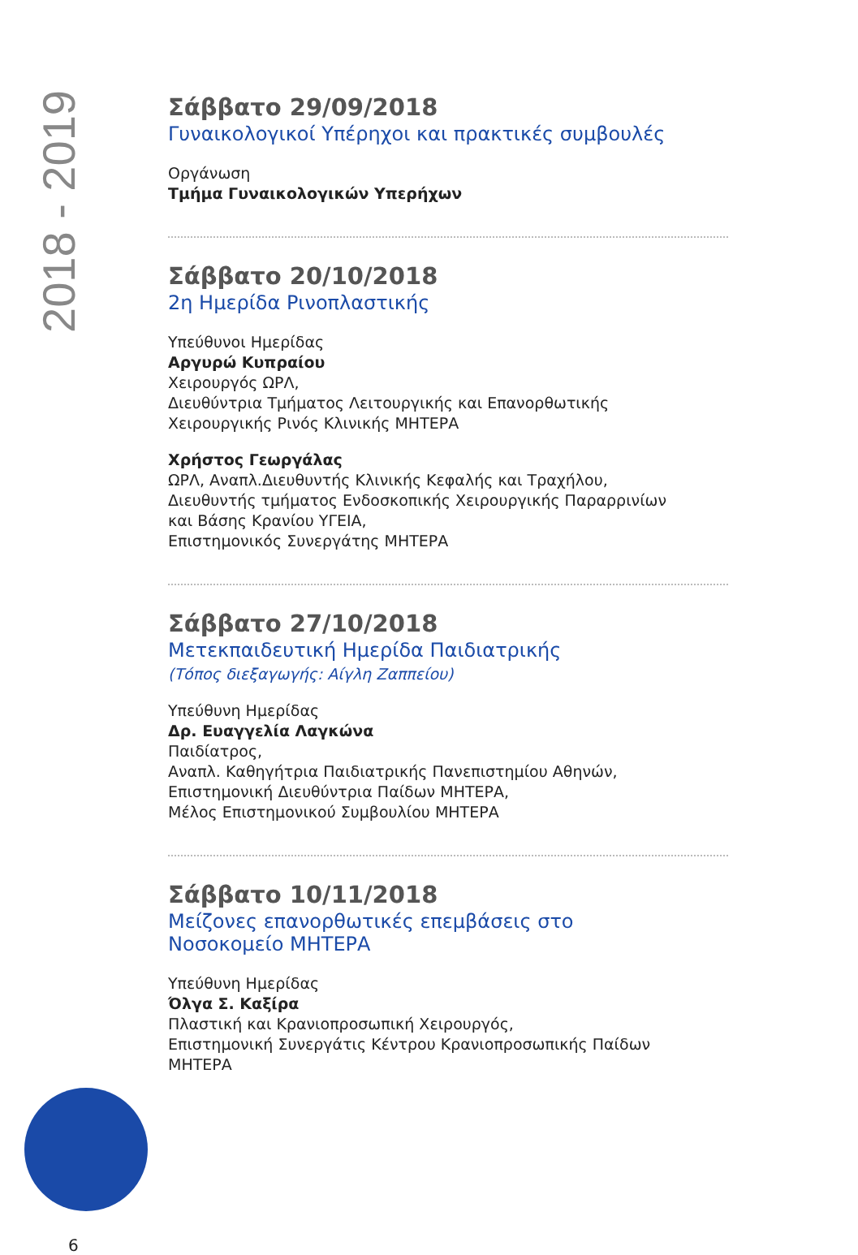2018 - 2019
Σάββατο 29/09/2018
Γυναικολογικοί Υπέρηχοι και πρακτικές συμβουλές
Οργάνωση
Τμήμα Γυναικολογικών Υπερήχων
Σάββατο 20/10/2018
2η Ημερίδα Ρινοπλαστικής
Υπεύθυνοι Ημερίδας
Αργυρώ Κυπραίου
Χειρουργός ΩΡΛ,
Διευθύντρια Τμήματος Λειτουργικής και Επανορθωτικής
Χειρουργικής Ρινός Κλινικής ΜΗΤΕΡΑ
Χρήστος Γεωργάλας
ΩΡΛ, Αναπλ.Διευθυντής Κλινικής Κεφαλής και Τραχήλου,
Διευθυντής τμήματος Ενδοσκοπικής Χειρουργικής Παραρρινίων
και Βάσης Κρανίου ΥΓΕΙΑ,
Επιστημονικός Συνεργάτης ΜΗΤΕΡΑ
Σάββατο 27/10/2018
Μετεκπαιδευτική Ημερίδα Παιδιατρικής
(Τόπος διεξαγωγής: Αίγλη Ζαππείου)
Υπεύθυνη Ημερίδας
Δρ. Ευαγγελία Λαγκώνα
Παιδίατρος,
Αναπλ. Καθηγήτρια Παιδιατρικής Πανεπιστημίου Αθηνών,
Επιστημονική Διευθύντρια Παίδων ΜΗΤΕΡΑ,
Μέλος Επιστημονικού Συμβουλίου ΜΗΤΕΡΑ
Σάββατο 10/11/2018
Μείζονες επανορθωτικές επεμβάσεις στο
Νοσοκομείο ΜΗΤΕΡΑ
Υπεύθυνη Ημερίδας
Όλγα Σ. Καξίρα
Πλαστική και Κρανιοπροσωπική Χειρουργός,
Επιστημονική Συνεργάτις Κέντρου Κρανιοπροσωπικής Παίδων
ΜΗΤΕΡΑ
6